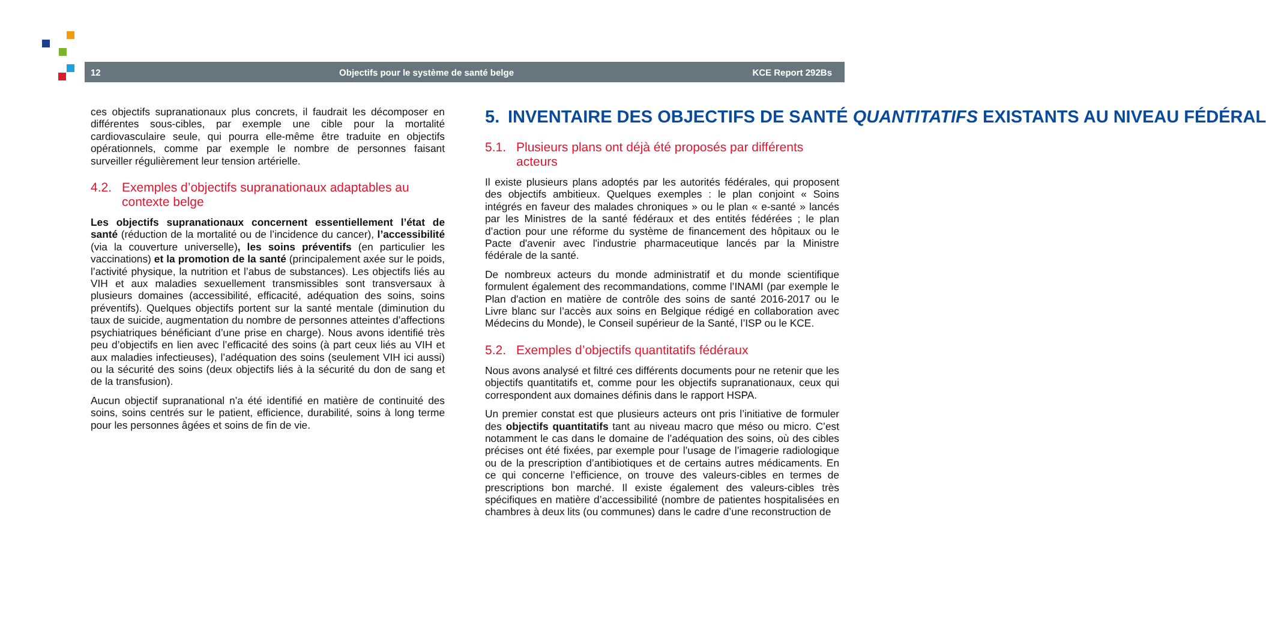12 Objectifs pour le système de santé belge KCE Report 292Bs
ces objectifs supranationaux plus concrets, il faudrait les décomposer en différentes sous-cibles, par exemple une cible pour la mortalité cardiovasculaire seule, qui pourra elle-même être traduite en objectifs opérationnels, comme par exemple le nombre de personnes faisant surveiller régulièrement leur tension artérielle.
4.2. Exemples d’objectifs supranationaux adaptables au contexte belge
Les objectifs supranationaux concernent essentiellement l’état de santé (réduction de la mortalité ou de l’incidence du cancer), l’accessibilité (via la couverture universelle), les soins préventifs (en particulier les vaccinations) et la promotion de la santé (principalement axée sur le poids, l’activité physique, la nutrition et l’abus de substances). Les objectifs liés au VIH et aux maladies sexuellement transmissibles sont transversaux à plusieurs domaines (accessibilité, efficacité, adéquation des soins, soins préventifs). Quelques objectifs portent sur la santé mentale (diminution du taux de suicide, augmentation du nombre de personnes atteintes d’affections psychiatriques bénéficiant d’une prise en charge). Nous avons identifié très peu d’objectifs en lien avec l’efficacité des soins (à part ceux liés au VIH et aux maladies infectieuses), l’adéquation des soins (seulement VIH ici aussi) ou la sécurité des soins (deux objectifs liés à la sécurité du don de sang et de la transfusion).
Aucun objectif supranational n’a été identifié en matière de continuité des soins, soins centrés sur le patient, efficience, durabilité, soins à long terme pour les personnes âgées et soins de fin de vie.
5. INVENTAIRE DES OBJECTIFS DE SANTÉ QUANTITATIFS EXISTANTS AU NIVEAU FÉDÉRAL
5.1. Plusieurs plans ont déjà été proposés par différents acteurs
Il existe plusieurs plans adoptés par les autorités fédérales, qui proposent des objectifs ambitieux. Quelques exemples : le plan conjoint « Soins intégrés en faveur des malades chroniques » ou le plan « e-santé » lancés par les Ministres de la santé fédéraux et des entités fédérées ; le plan d’action pour une réforme du système de financement des hôpitaux ou le Pacte d'avenir avec l'industrie pharmaceutique lancés par la Ministre fédérale de la santé.
De nombreux acteurs du monde administratif et du monde scientifique formulent également des recommandations, comme l’INAMI (par exemple le Plan d'action en matière de contrôle des soins de santé 2016-2017 ou le Livre blanc sur l’accès aux soins en Belgique rédigé en collaboration avec Médecins du Monde), le Conseil supérieur de la Santé, l’ISP ou le KCE.
5.2. Exemples d’objectifs quantitatifs fédéraux
Nous avons analysé et filtré ces différents documents pour ne retenir que les objectifs quantitatifs et, comme pour les objectifs supranationaux, ceux qui correspondent aux domaines définis dans le rapport HSPA.
Un premier constat est que plusieurs acteurs ont pris l’initiative de formuler des objectifs quantitatifs tant au niveau macro que méso ou micro. C’est notamment le cas dans le domaine de l’adéquation des soins, où des cibles précises ont été fixées, par exemple pour l’usage de l’imagerie radiologique ou de la prescription d’antibiotiques et de certains autres médicaments. En ce qui concerne l’efficience, on trouve des valeurs-cibles en termes de prescriptions bon marché. Il existe également des valeurs-cibles très spécifiques en matière d’accessibilité (nombre de patientes hospitalisées en chambres à deux lits (ou communes) dans le cadre d’une reconstruction de